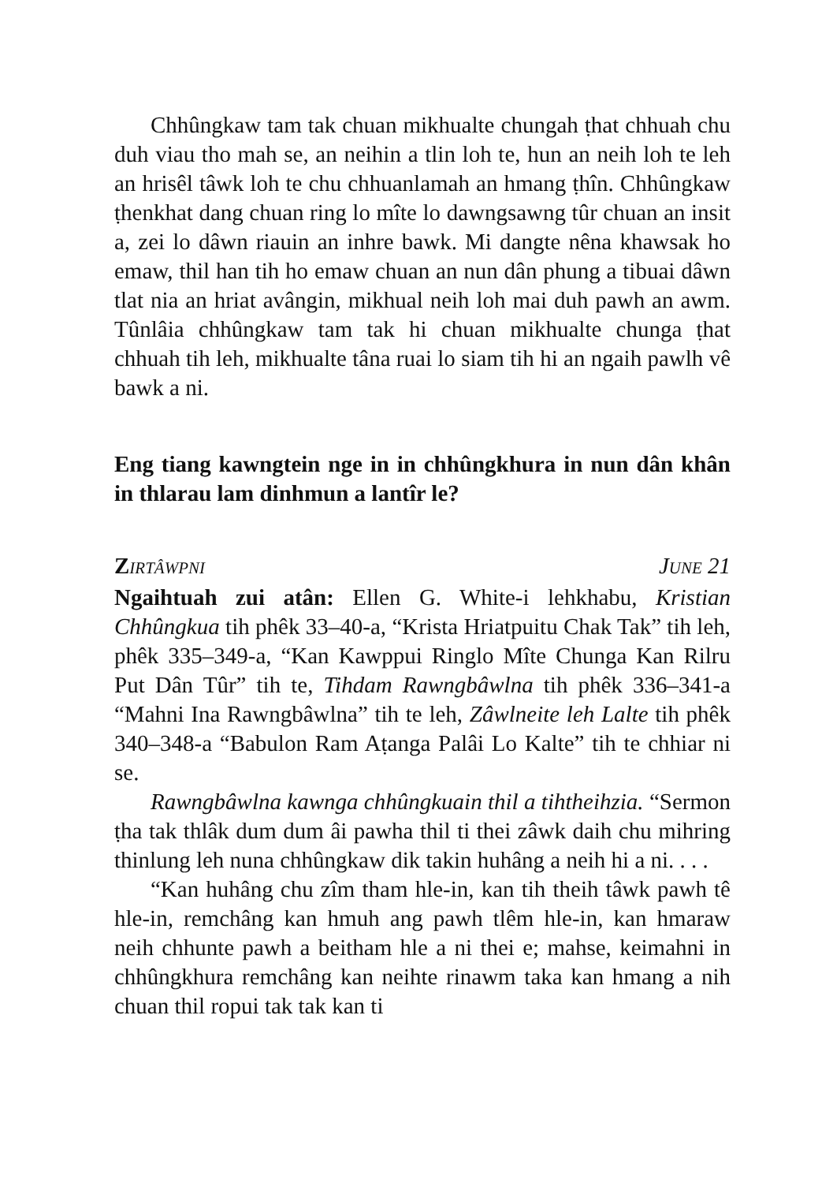Chhûngkaw tam tak chuan mikhualte chungah ṭhat chhuah chu duh viau tho mah se, an neihin a tlin loh te, hun an neih loh te leh an hrisêl tâwk loh te chu chhuanlamah an hmang ṭhîn. Chhûngkaw ṭhenkhat dang chuan ring lo mîte lo dawngsawng tûr chuan an insit a, zei lo dâwn riauin an inhre bawk. Mi dangte nêna khawsak ho emaw, thil han tih ho emaw chuan an nun dân phung a tibuai dâwn tlat nia an hriat avângin, mikhual neih loh mai duh pawh an awm. Tûnlâia chhûngkaw tam tak hi chuan mikhualte chunga ṭhat chhuah tih leh, mikhualte tâna ruai lo siam tih hi an ngaih pawlh vê bawk a ni.
Eng tiang kawngtein nge in in chhûngkhura in nun dân khân in thlarau lam dinhmun a lantîr le?
ZIRTÂWPNI JUNE 21
Ngaihtuah zui atân: Ellen G. White-i lehkhabu, Kristian Chhûngkua tih phêk 33–40-a, “Krista Hriatpuitu Chak Tak” tih leh, phêk 335–349-a, “Kan Kawppui Ringlo Mîte Chunga Kan Rilru Put Dân Tûr” tih te, Tihdam Rawngbâwlna tih phêk 336–341-a “Mahni Ina Rawngbâwlna” tih te leh, Zâwlneite leh Lalte tih phêk 340–348-a “Babulon Ram Aṭanga Palâi Lo Kalte” tih te chhiar ni se.
Rawngbâwlna kawnga chhûngkuain thil a tihtheihzia. “Sermon ṭha tak thlâk dum dum âi pawha thil ti thei zâwk daih chu mihring thinlung leh nuna chhûngkaw dik takin huhâng a neih hi a ni. . . .
“Kan huhâng chu zîm tham hle-in, kan tih theih tâwk pawh tê hle-in, remchâng kan hmuh ang pawh tlêm hle-in, kan hmaraw neih chhunte pawh a beitham hle a ni thei e; mahse, keimahni in chhûngkhura remchâng kan neihte rinawm taka kan hmang a nih chuan thil ropui tak tak kan ti